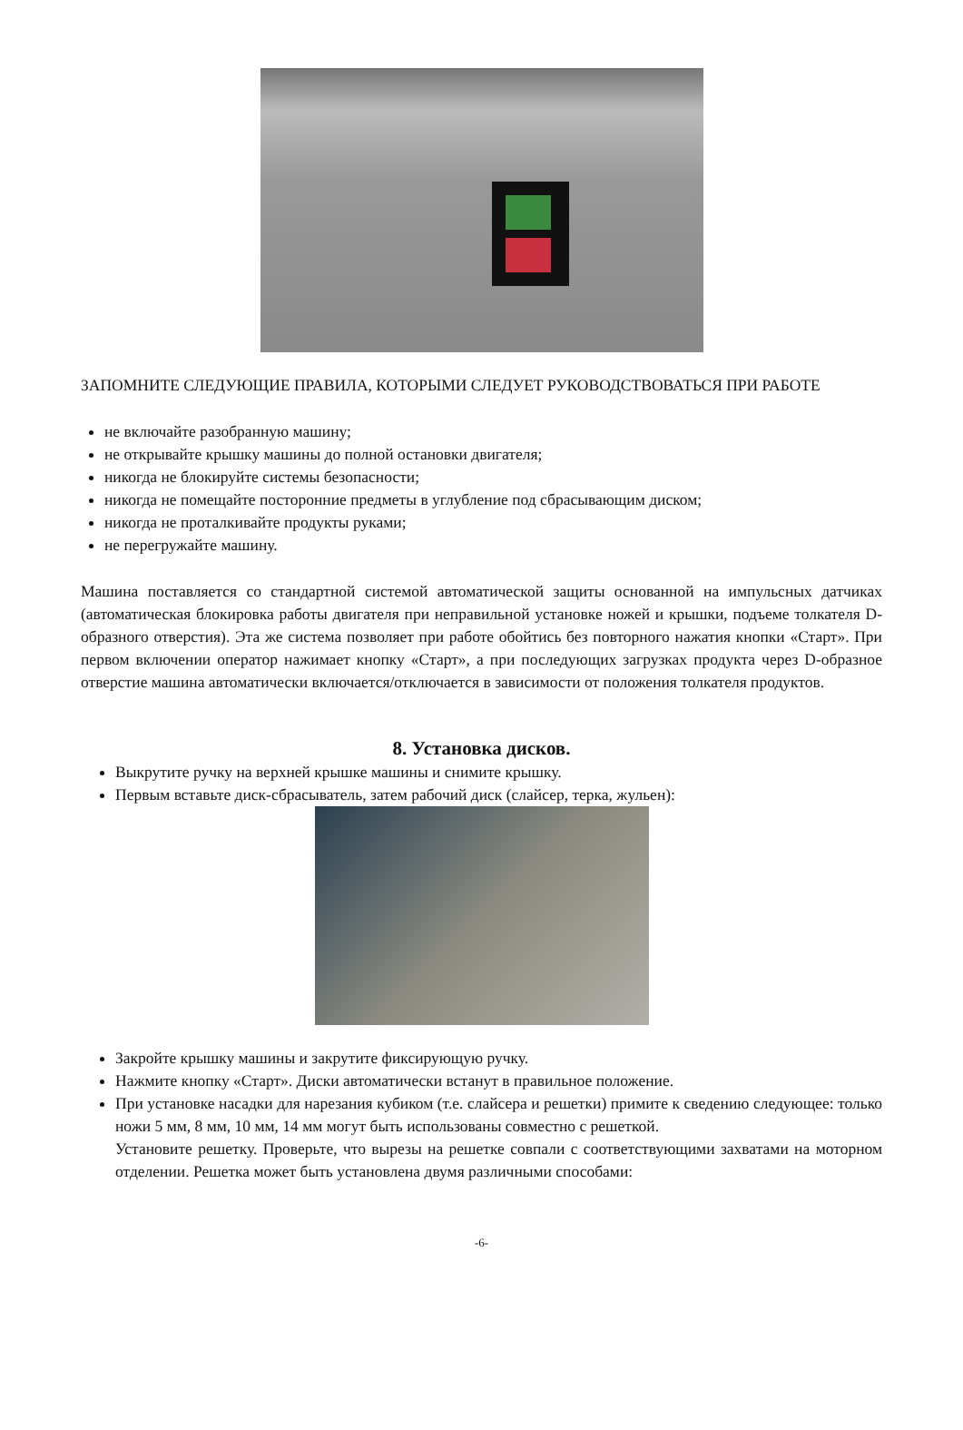ЗАПОМНИТЕ СЛЕДУЮЩИЕ ПРАВИЛА, КОТОРЫМИ СЛЕДУЕТ РУКОВОДСТВОВАТЬСЯ ПРИ РАБОТЕ
не включайте разобранную машину;
не открывайте крышку машины до полной остановки двигателя;
никогда не блокируйте системы безопасности;
никогда не помещайте посторонние предметы в углубление под сбрасывающим диском;
никогда не проталкивайте продукты руками;
не перегружайте машину.
Машина поставляется со стандартной системой автоматической защиты основанной на импульсных датчиках (автоматическая блокировка работы двигателя при неправильной установке ножей и крышки, подъеме толкателя D-образного отверстия). Эта же система позволяет при работе обойтись без повторного нажатия кнопки «Старт». При первом включении оператор нажимает кнопку «Старт», а при последующих загрузках продукта через D-образное отверстие машина автоматически включается/отключается в зависимости от положения толкателя продуктов.
8. Установка дисков.
Выкрутите ручку на верхней крышке машины и снимите крышку.
Первым вставьте диск-сбрасыватель, затем рабочий диск (слайсер, терка, жульен):
Закройте крышку машины и закрутите фиксирующую ручку.
Нажмите кнопку «Старт». Диски автоматически встанут в правильное положение.
При установке насадки для нарезания кубиком (т.е. слайсера и решетки) примите к сведению следующее: только ножи 5 мм, 8 мм, 10 мм, 14 мм могут быть использованы совместно с решеткой.
Установите решетку. Проверьте, что вырезы на решетке совпали с соответствующими захватами на моторном отделении. Решетка может быть установлена двумя различными способами:
-6-